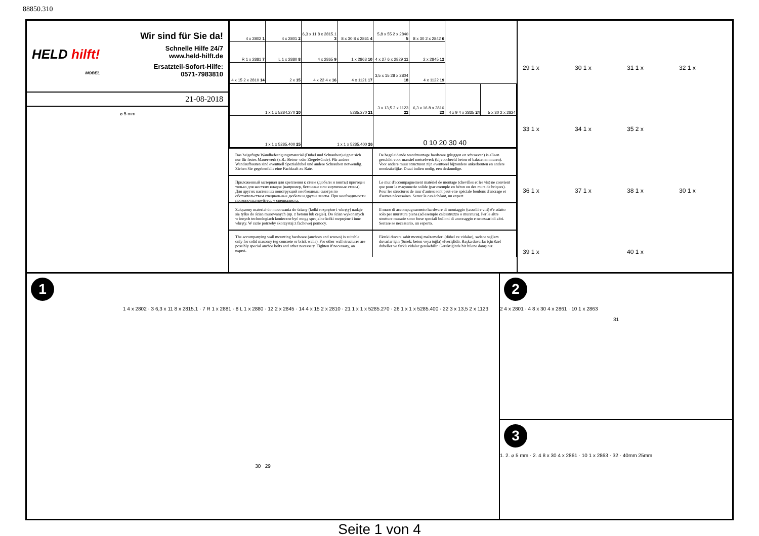88850.310
Wir sind für Sie da!
HELD hilft!
MÖBEL
Schnelle Hilfe 24/7
www.held-hilft.de
Ersatzteil-Sofort-Hilfe:
0571-7983810
21-08-2018
⌀ 5 mm
| 4 x 2802 1 | 4 x 2801 2 | 6,3 x 11 8 x 2815.1 3 | 8 x 30 8 x 2861 4 | 5,8 x 55 2 x 2840 5 | 8 x 30 2 x 2842 6 |
| R 1 x 2881 7 | L 1 x 2880 8 | 4 x 2865 9 | 1 x 2863 10 | 4 x 27 6 x 2829 11 | 2 x 2845 12 |
| 4 x 15 2 x 2810 14 | 2 x 15 | 4 x 22 4 x 16 | 4 x 1121 17 | 3,5 x 15 28 x 2804 18 | 4 x 1122 19 |
| 1 x 1 x 5284.270 20 | 5285.270 21 | 3 x 13,5 2 x 1123 22 | 6,3 x 16 8 x 2816 23 | 4 x 9 4 x 2835 24 | 5 x 30 2 x 2824 |
| 1 x 1 x 5285.400 25 | 1 x 1 x 5285.400 26 | 0 10 20 30 40 | | | |
Das beigefügte Wandbefestigungsmaterial (Dübel und Schrauben) eignet sich nur für festes Mauerwerk (z.B.: Beton- oder Ziegelwände). Für andere Wandaufbauten sind eventuell Spezialdübel und andere Schrauben notwendig. Ziehen Sie gegebenfalls eine Fachkraft zu Rate.
De begeleidende wandmontage hardware (pluggen en schroeven) is alleen geschikt voor massief metselwerk (bijvoorbeeld beton of bakstenen muren). Voor andere muur structuren zijn eventueel bijzondere ankerbouten en andere noodzakelijke. Draai indien nodig, een deskundige.
Приложенный материал для крепления к стене (дюбели и винты) пригоден только для жестких кладок (например, бетонные или кирпичные стены). Для других настенных конструкций необходимы смотря по обстоятельствам специальные дюбели и другие винты. При необходимости проконсультируйтесь у специалиста.
Le mur d'accompagnement matériel de montage (chevilles et les vis) ne convient que pour la maçonnerie solide (par exemple en béton ou des murs de briques). Pour les structures de mur d'autres sont peut-etre spéciale boulons d'ancrage et d'autres nécessaires. Serrer le cas échéant, un expert.
Załączony materiał do mocowania do ściany (kołki rozprężne i wkręty) nadaje się tylko do ścian murowanych (np. z betonu lub cegieł). Do ścian wykonanych w innych technologiach konieczne być mogą specjalne kołki rozprężne i inne wkręty. W razie potrzeby skorzystaj z fachowej pomocy.
Il muro di accompagnamento hardware di montaggio (tasselli e viti) è'e adatto solo per muratura piena (ad esempio calcestruzzo o muratura). Per le altre strutture murarie sono forse speciali bulloni di ancoraggio e necessari di altri. Serrare se necessario, un esperto.
The accompanying wall mounting hardware (anchors and screws) is suitable only for solid masonry (eg concrete or brick walls). For other wall structures are possibly special anchor bolts and other necessary. Tighten if necessary, an expert.
Ekteki duvara sabit montaj malzemeleri (dübel ve vidalar), sadece sağlam duvarlar için (örnek: beton veya tuğla) elverişlidir. Başka duvarlar için özel dübeller ve farklı vidalar gerekebilir. Gerektiğinde bir bilene danışınız.
29 1 x
30 1 x
31 1 x
32 1 x
33 1 x
34 1 x
35 2 x
36 1 x
37 1 x
38 1 x
30 1 x
39 1 x
40 1 x
1
1 4 x 2802 · 3 6,3 x 11 8 x 2815.1 · 7 R 1 x 2881 · 8 L 1 x 2880 · 12 2 x 2845 · 14 4 x 15 2 x 2810 · 21 1 x 1 x 5285.270 · 26 1 x 1 x 5285.400 · 22 3 x 13,5 2 x 1123
30 29
2
2 4 x 2801 · 4 8 x 30 4 x 2861 · 10 1 x 2863
31
3
1. 2. ⌀ 5 mm · 2. 4 8 x 30 4 x 2861 · 10 1 x 2863 · 32 · 40mm 25mm
Seite 1 von 4